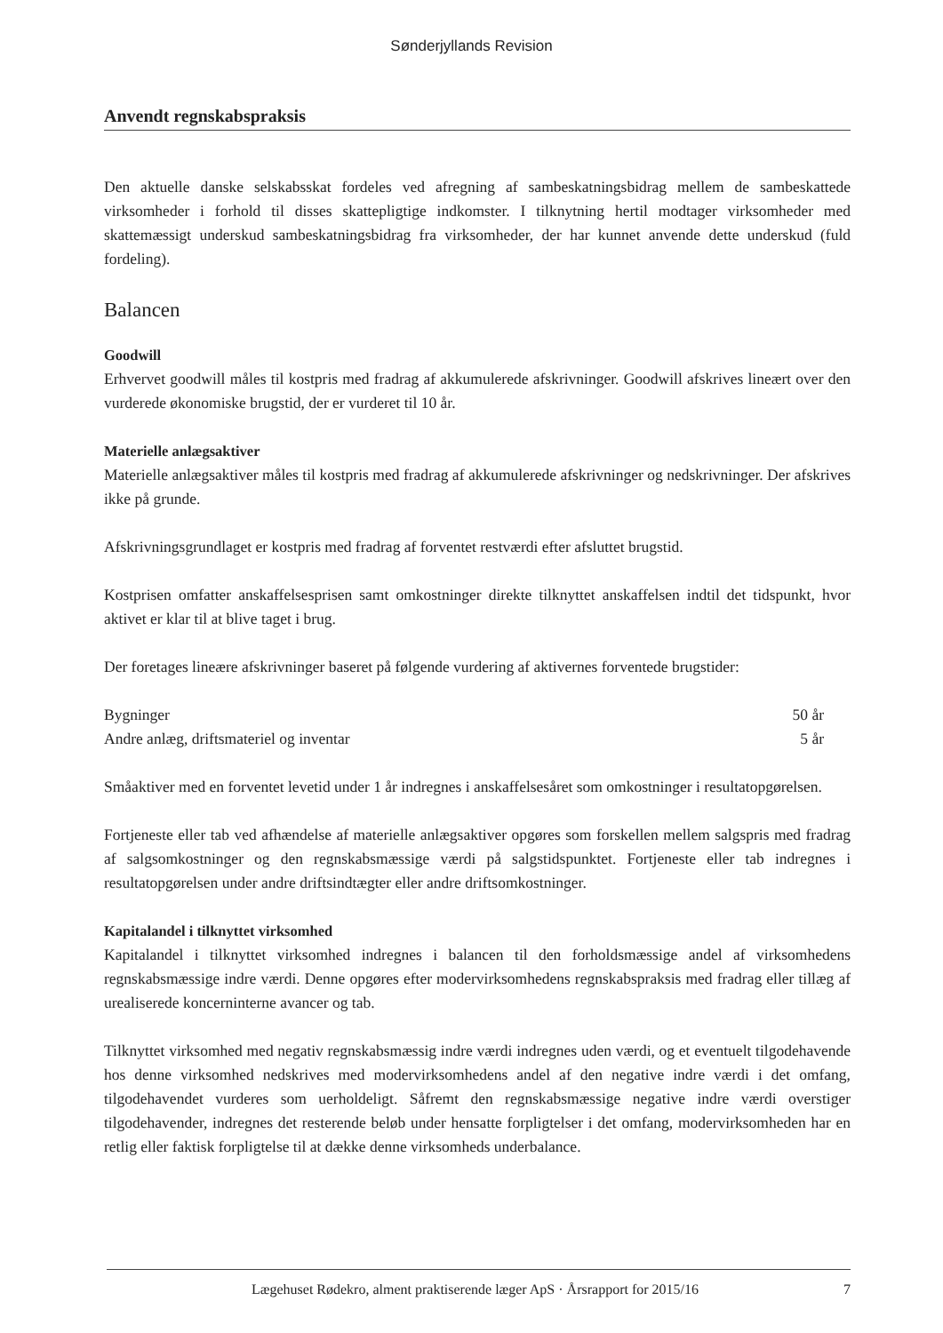Sønderjyllands Revision
Anvendt regnskabspraksis
Den aktuelle danske selskabsskat fordeles ved afregning af sambeskatningsbidrag mellem de sambeskattede virksomheder i forhold til disses skattepligtige indkomster. I tilknytning hertil modtager virksomheder med skattemæssigt underskud sambeskatningsbidrag fra virksomheder, der har kunnet anvende dette underskud (fuld fordeling).
Balancen
Goodwill
Erhvervet goodwill måles til kostpris med fradrag af akkumulerede afskrivninger. Goodwill afskrives lineært over den vurderede økonomiske brugstid, der er vurderet til 10 år.
Materielle anlægsaktiver
Materielle anlægsaktiver måles til kostpris med fradrag af akkumulerede afskrivninger og nedskrivninger. Der afskrives ikke på grunde.
Afskrivningsgrundlaget er kostpris med fradrag af forventet restværdi efter afsluttet brugstid.
Kostprisen omfatter anskaffelsesprisen samt omkostninger direkte tilknyttet anskaffelsen indtil det tidspunkt, hvor aktivet er klar til at blive taget i brug.
Der foretages lineære afskrivninger baseret på følgende vurdering af aktivernes forventede brugstider:
| Bygninger | 50 år |
| Andre anlæg, driftsmateriel og inventar | 5 år |
Småaktiver med en forventet levetid under 1 år indregnes i anskaffelsesåret som omkostninger i resultatopgørelsen.
Fortjeneste eller tab ved afhændelse af materielle anlægsaktiver opgøres som forskellen mellem salgspris med fradrag af salgsomkostninger og den regnskabsmæssige værdi på salgstidspunktet. Fortjeneste eller tab indregnes i resultatopgørelsen under andre driftsindtægter eller andre driftsomkostninger.
Kapitalandel i tilknyttet virksomhed
Kapitalandel i tilknyttet virksomhed indregnes i balancen til den forholdsmæssige andel af virksomhedens regnskabsmæssige indre værdi. Denne opgøres efter modervirksomhedens regnskabspraksis med fradrag eller tillæg af urealiserede koncerninterne avancer og tab.
Tilknyttet virksomhed med negativ regnskabsmæssig indre værdi indregnes uden værdi, og et eventuelt tilgodehavende hos denne virksomhed nedskrives med modervirksomhedens andel af den negative indre værdi i det omfang, tilgodehavendet vurderes som uerholdeligt. Såfremt den regnskabsmæssige negative indre værdi overstiger tilgodehavender, indregnes det resterende beløb under hensatte forpligtelser i det omfang, modervirksomheden har en retlig eller faktisk forpligtelse til at dække denne virksomheds underbalance.
Lægehuset Rødekro, alment praktiserende læger ApS · Årsrapport for 2015/16 7